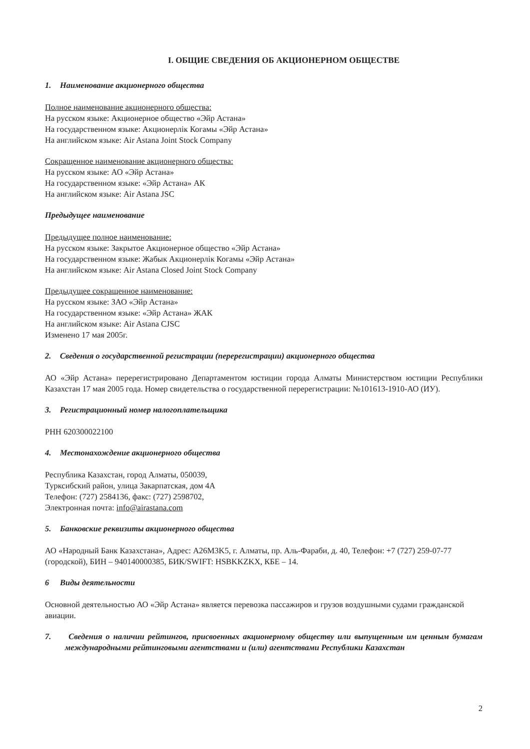I. ОБЩИЕ СВЕДЕНИЯ ОБ АКЦИОНЕРНОМ ОБЩЕСТВЕ
1. Наименование акционерного общества
Полное наименование акционерного общества:
На русском языке: Акционерное общество «Эйр Астана»
На государственном языке: Акционерлік Когамы «Эйр Астана»
На английском языке: Air Astana Joint Stock Company
Сокращенное наименование акционерного общества:
На русском языке: АО «Эйр Астана»
На государственном языке: «Эйр Астана» АК
На английском языке: Air Astana JSC
Предыдущее наименование
Предыдущее полное наименование:
На русском языке: Закрытое Акционерное общество «Эйр Астана»
На государственном языке: Жабык Акционерлік Когамы «Эйр Астана»
На английском языке: Air Astana Closed Joint Stock Company
Предыдущее сокращенное наименование:
На русском языке: ЗАО «Эйр Астана»
На государственном языке: «Эйр Астана» ЖАК
На английском языке: Air Astana CJSC
Изменено 17 мая 2005г.
2. Сведения о государственной регистрации (перерегистрации) акционерного общества
АО «Эйр Астана» перерегистрировано Департаментом юстиции города Алматы Министерством юстиции Республики Казахстан 17 мая 2005 года. Номер свидетельства о государственной перерегистрации: №101613-1910-АО (ИУ).
3. Регистрационный номер налогоплательщика
РНН 620300022100
4. Местонахождение акционерного общества
Республика Казахстан, город Алматы, 050039,
Турксибский район, улица Закарпатская, дом 4А
Телефон: (727) 2584136, факс: (727) 2598702,
Электронная почта: info@airastana.com
5. Банковские реквизиты акционерного общества
АО «Народный Банк Казахстана», Адрес: A26M3K5, г. Алматы, пр. Аль-Фараби, д. 40, Телефон: +7 (727) 259-07-77 (городской), БИН – 940140000385, БИК/SWIFT: HSBKKZKX, КБЕ – 14.
6 Виды деятельности
Основной деятельностью АО «Эйр Астана» является перевозка пассажиров и грузов воздушными судами гражданской авиации.
7. Сведения о наличии рейтингов, присвоенных акционерному обществу или выпущенным им ценным бумагам международными рейтинговыми агентствами и (или) агентствами Республики Казахстан
2